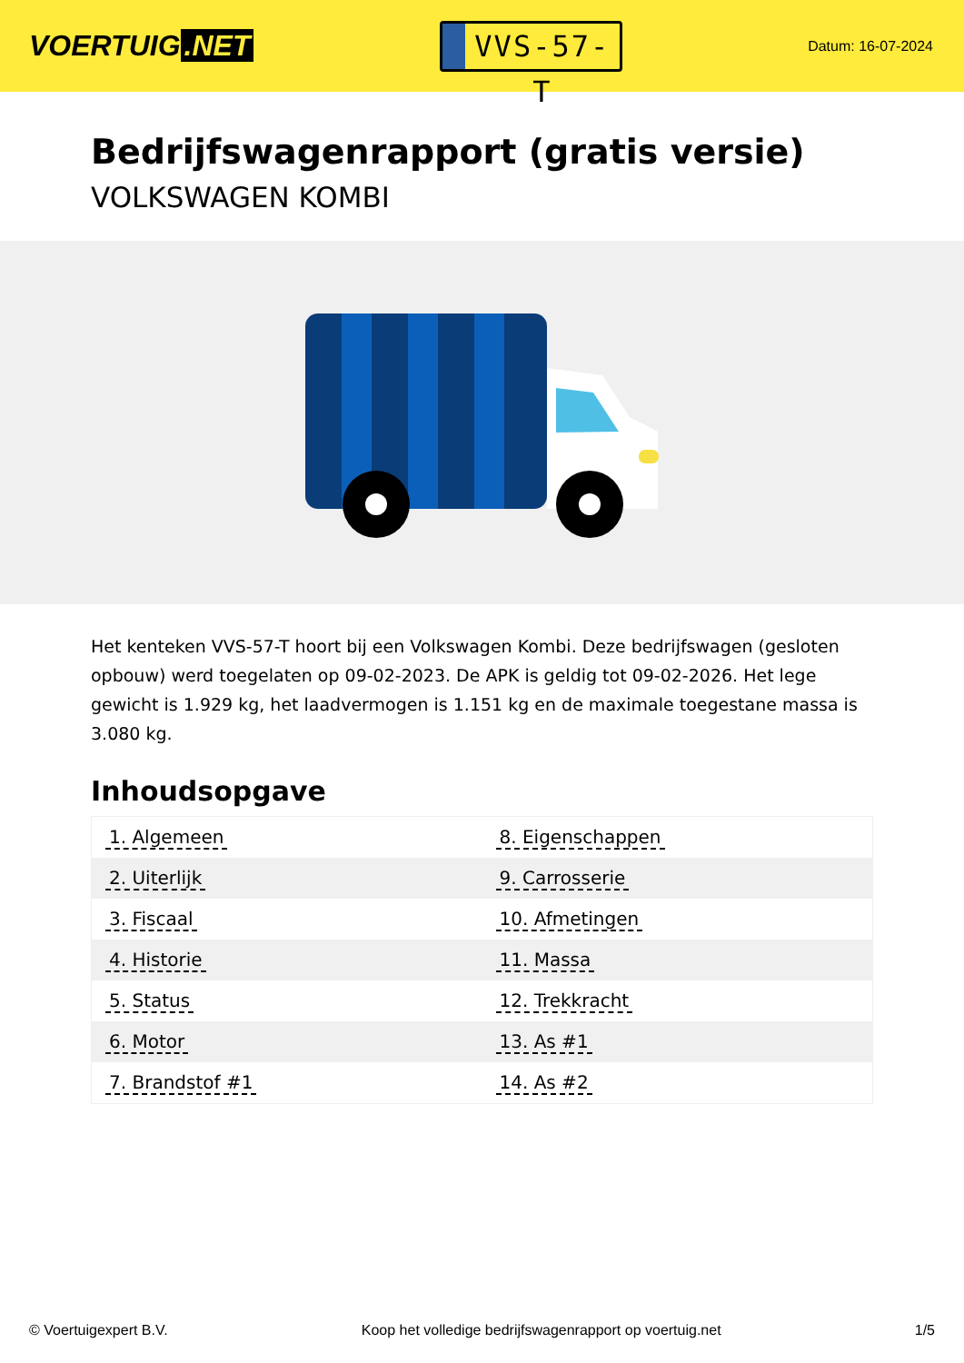VOERTUIG.NET
VVS-57-T
Datum: 16-07-2024
Bedrijfswagenrapport (gratis versie)
VOLKSWAGEN KOMBI
Het kenteken VVS-57-T hoort bij een Volkswagen Kombi. Deze bedrijfswagen (gesloten opbouw) werd toegelaten op 09-02-2023. De APK is geldig tot 09-02-2026. Het lege gewicht is 1.929 kg, het laadvermogen is 1.151 kg en de maximale toegestane massa is 3.080 kg.
Inhoudsopgave
| 1. Algemeen | 8. Eigenschappen |
| 2. Uiterlijk | 9. Carrosserie |
| 3. Fiscaal | 10. Afmetingen |
| 4. Historie | 11. Massa |
| 5. Status | 12. Trekkracht |
| 6. Motor | 13. As #1 |
| 7. Brandstof #1 | 14. As #2 |
© Voertuigexpert B.V. Koop het volledige bedrijfswagenrapport op voertuig.net 1/5